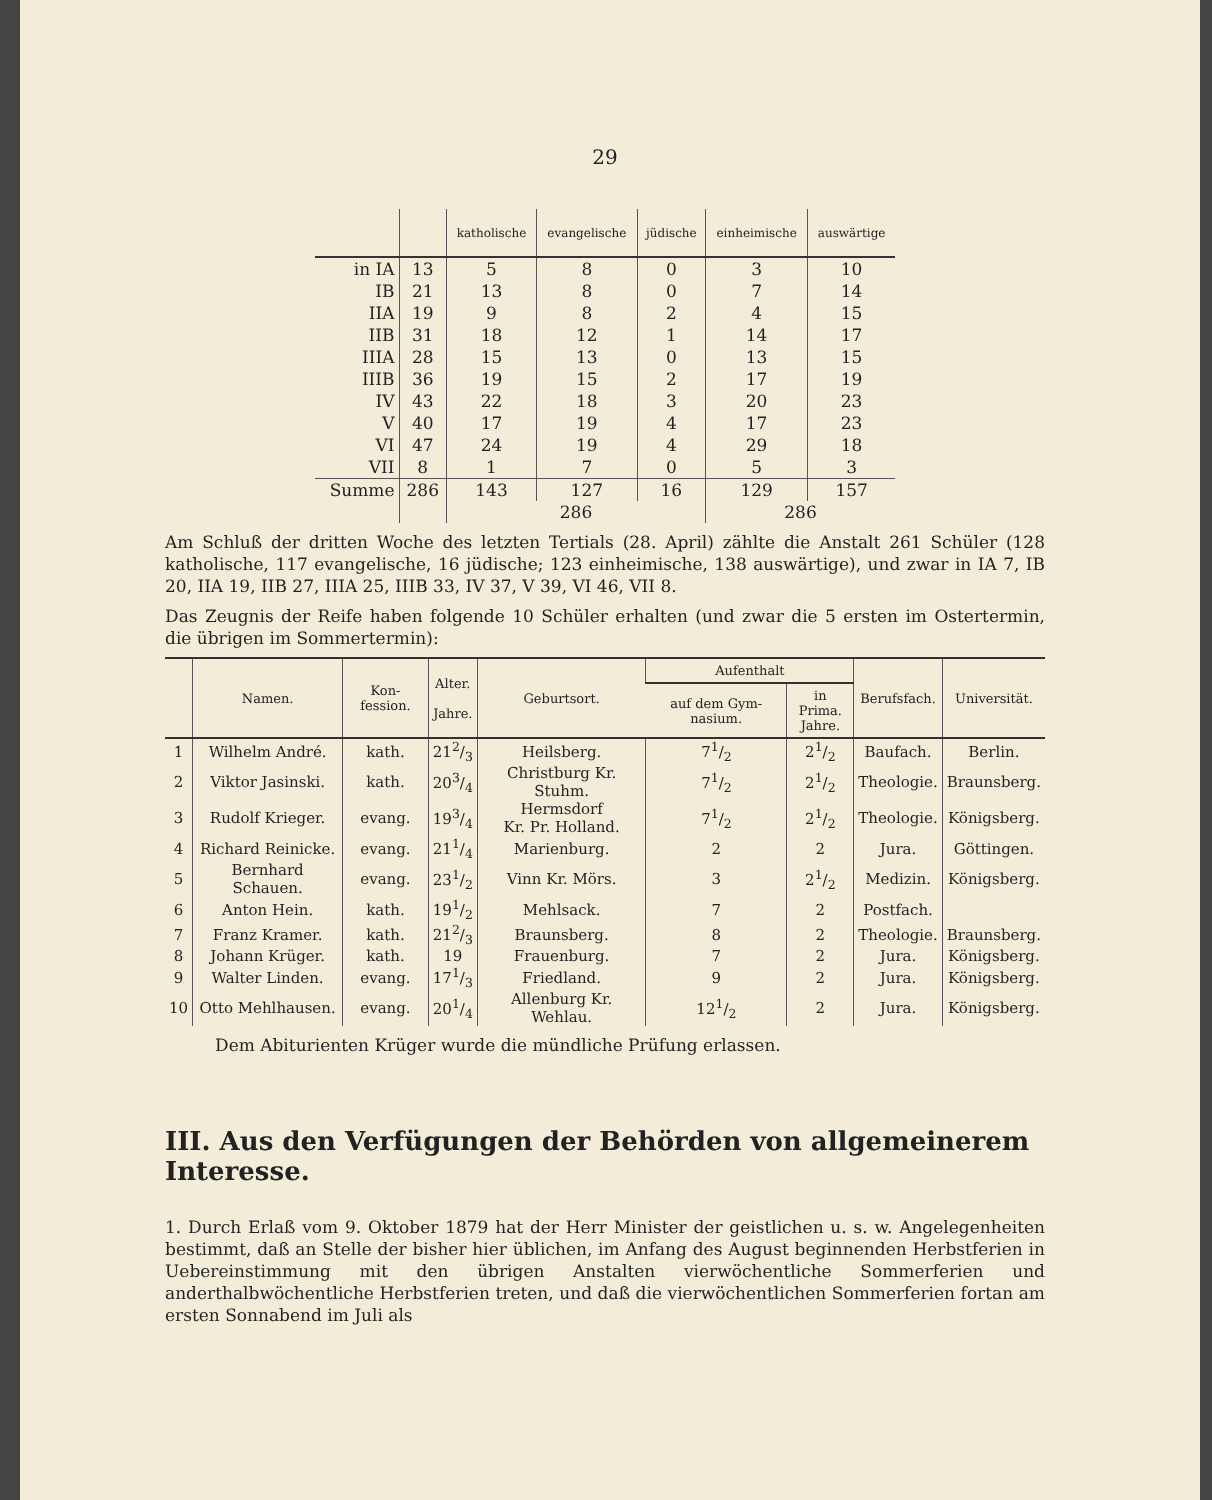29
| | | katholische | evangelische | jüdische | einheimische | auswärtige |
| --- | --- | --- | --- | --- | --- | --- |
| in IA | 13 | 5 | 8 | 0 | 3 | 10 |
| IB | 21 | 13 | 8 | 0 | 7 | 14 |
| IIA | 19 | 9 | 8 | 2 | 4 | 15 |
| IIB | 31 | 18 | 12 | 1 | 14 | 17 |
| IIIA | 28 | 15 | 13 | 0 | 13 | 15 |
| IIIB | 36 | 19 | 15 | 2 | 17 | 19 |
| IV | 43 | 22 | 18 | 3 | 20 | 23 |
| V | 40 | 17 | 19 | 4 | 17 | 23 |
| VI | 47 | 24 | 19 | 4 | 29 | 18 |
| VII | 8 | 1 | 7 | 0 | 5 | 3 |
| Summe | 286 | 143 | 127 | 16 | 129 | 157 |
| | | 286 | | | 286 | |
Am Schluß der dritten Woche des letzten Tertials (28. April) zählte die Anstalt 261 Schüler (128 katholische, 117 evangelische, 16 jüdische; 123 einheimische, 138 auswärtige), und zwar in IA 7, IB 20, IIA 19, IIB 27, IIIA 25, IIIB 33, IV 37, V 39, VI 46, VII 8.
Das Zeugnis der Reife haben folgende 10 Schüler erhalten (und zwar die 5 ersten im Ostertermin, die übrigen im Sommertermin):
| | Namen. | Kon-fession. | Alter. Jahre. | Geburtsort. | Aufenthalt | | Berufsfach. | Universität. |
| --- | --- | --- | --- | --- | --- | --- | --- | --- |
| | | | | | auf dem Gym-nasium. | in Prima. Jahre. | | |
| 1 | Wilhelm André. | kath. | 212/3 | Heilsberg. | 71/2 | 21/2 | Baufach. | Berlin. |
| 2 | Viktor Jasinski. | kath. | 203/4 | Christburg Kr. Stuhm. | 71/2 | 21/2 | Theologie. | Braunsberg. |
| 3 | Rudolf Krieger. | evang. | 193/4 | Hermsdorf Kr. Pr. Holland. | 71/2 | 21/2 | Theologie. | Königsberg. |
| 4 | Richard Reinicke. | evang. | 211/4 | Marienburg. | 2 | 2 | Jura. | Göttingen. |
| 5 | Bernhard Schauen. | evang. | 231/2 | Vinn Kr. Mörs. | 3 | 21/2 | Medizin. | Königsberg. |
| 6 | Anton Hein. | kath. | 191/2 | Mehlsack. | 7 | 2 | Postfach. | |
| 7 | Franz Kramer. | kath. | 212/3 | Braunsberg. | 8 | 2 | Theologie. | Braunsberg. |
| 8 | Johann Krüger. | kath. | 19 | Frauenburg. | 7 | 2 | Jura. | Königsberg. |
| 9 | Walter Linden. | evang. | 171/3 | Friedland. | 9 | 2 | Jura. | Königsberg. |
| 10 | Otto Mehlhausen. | evang. | 201/4 | Allenburg Kr. Wehlau. | 121/2 | 2 | Jura. | Königsberg. |
Dem Abiturienten Krüger wurde die mündliche Prüfung erlassen.
III. Aus den Verfügungen der Behörden von allgemeinerem Interesse.
1. Durch Erlaß vom 9. Oktober 1879 hat der Herr Minister der geistlichen u. s. w. Angelegenheiten bestimmt, daß an Stelle der bisher hier üblichen, im Anfang des August beginnenden Herbstferien in Uebereinstimmung mit den übrigen Anstalten vierwöchentliche Sommerferien und anderthalbwöchentliche Herbstferien treten, und daß die vierwöchentlichen Sommerferien fortan am ersten Sonnabend im Juli als